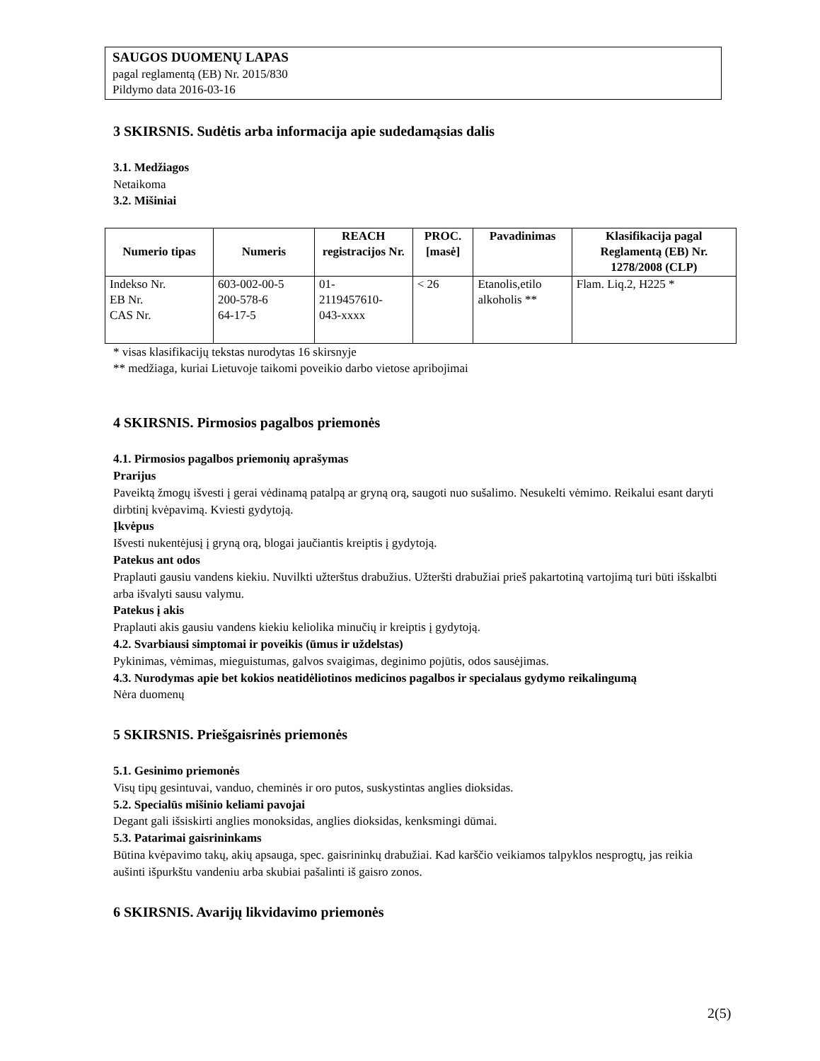SAUGOS DUOMENŲ LAPAS
pagal reglamentą (EB) Nr. 2015/830
Pildymo data 2016-03-16
3 SKIRSNIS. Sudėtis arba informacija apie sudedamąsias dalis
3.1. Medžiagos
Netaikoma
3.2. Mišiniai
| Numerio tipas | Numeris | REACH registracijos Nr. | PROC. [masė] | Pavadinimas | Klasifikacija pagal Reglamentą (EB) Nr. 1278/2008 (CLP) |
| --- | --- | --- | --- | --- | --- |
| Indekso Nr. EB Nr. CAS Nr. | 603-002-00-5 200-578-6 64-17-5 | 01- 2119457610- 043-xxxx | < 26 | Etanolis,etilo alkoholis ** | Flam. Liq.2, H225 * |
* visas klasifikacijų tekstas nurodytas 16 skirsnyje
** medžiaga, kuriai Lietuvoje taikomi poveikio darbo vietose apribojimai
4 SKIRSNIS. Pirmosios pagalbos priemonės
4.1. Pirmosios pagalbos priemonių aprašymas
Prarijus
Paveiktą žmogų išvesti į gerai vėdinamą patalpą ar gryną orą, saugoti nuo sušalimo. Nesukelti vėmimo. Reikalui esant daryti dirbtinį kvėpavimą. Kviesti gydytoją.
Įkvėpus
Išvesti nukentėjusį į gryną orą, blogai jaučiantis kreiptis į gydytoją.
Patekus ant odos
Praplauti gausiu vandens kiekiu. Nuvilkti užterštus drabužius. Užteršti drabužiai prieš pakartotiną vartojimą turi būti išskalbti arba išvalyti sausu valymu.
Patekus į akis
Praplauti akis gausiu vandens kiekiu keliolika minučių ir kreiptis į gydytoją.
4.2. Svarbiausi simptomai ir poveikis (ūmus ir uždelstas)
Pykinimas, vėmimas, mieguistumas, galvos svaigimas, deginimo pojūtis, odos sausėjimas.
4.3. Nurodymas apie bet kokios neatidėliotinos medicinos pagalbos ir specialaus gydymo reikalingumą
Nėra duomenų
5 SKIRSNIS. Priešgaisrinės priemonės
5.1. Gesinimo priemonės
Visų tipų gesintuvai, vanduo, cheminės ir oro putos, suskystintas anglies dioksidas.
5.2. Specialūs mišinio keliami pavojai
Degant gali išsiskirti anglies monoksidas, anglies dioksidas, kenksmingi dūmai.
5.3. Patarimai gaisrininkams
Būtina kvėpavimo takų, akių apsauga, spec. gaisrininkų drabužiai. Kad karščio veikiamos talpyklos nesprogtų, jas reikia aušinti išpurkštu vandeniu arba skubiai pašalinti iš gaisro zonos.
6 SKIRSNIS. Avarijų likvidavimo priemonės
2(5)